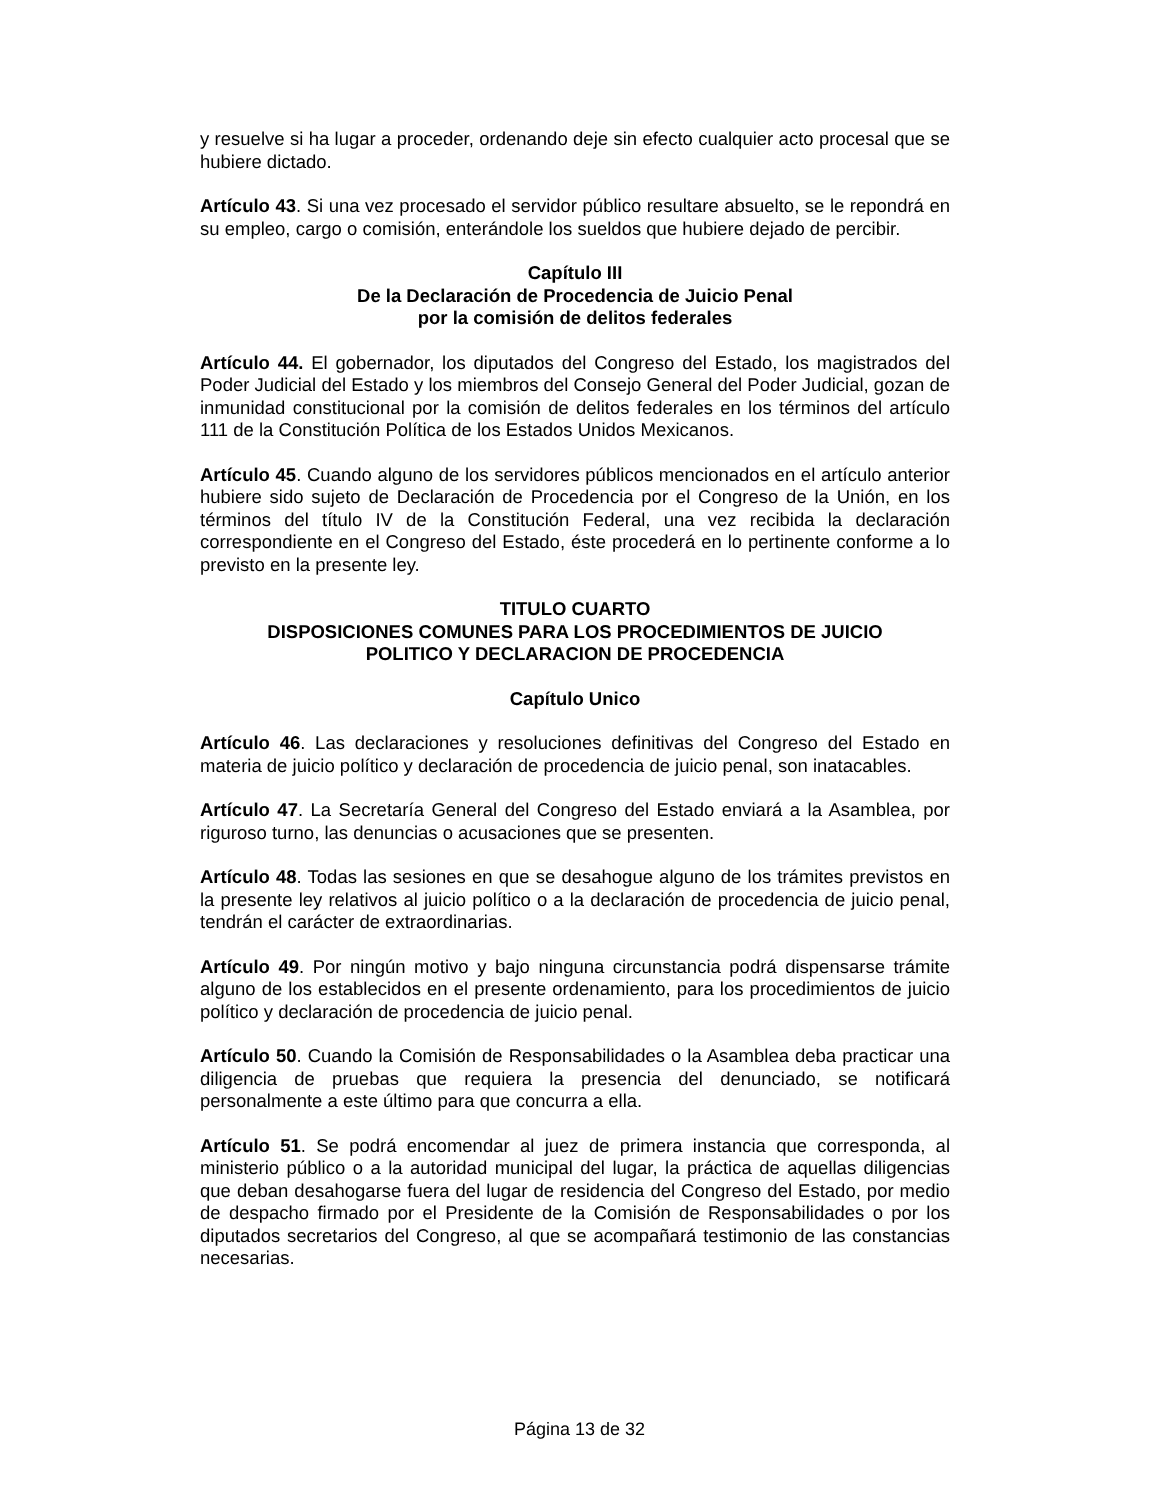y resuelve si ha lugar a proceder, ordenando deje sin efecto cualquier acto procesal que se hubiere dictado.
Artículo 43. Si una vez procesado el servidor público resultare absuelto, se le repondrá en su empleo, cargo o comisión, enterándole los sueldos que hubiere dejado de percibir.
Capítulo III
De la Declaración de Procedencia de Juicio Penal
por la comisión de delitos federales
Artículo 44. El gobernador, los diputados del Congreso del Estado, los magistrados del Poder Judicial del Estado y los miembros del Consejo General del Poder Judicial, gozan de inmunidad constitucional por la comisión de delitos federales en los términos del artículo 111 de la Constitución Política de los Estados Unidos Mexicanos.
Artículo 45. Cuando alguno de los servidores públicos mencionados en el artículo anterior hubiere sido sujeto de Declaración de Procedencia por el Congreso de la Unión, en los términos del título IV de la Constitución Federal, una vez recibida la declaración correspondiente en el Congreso del Estado, éste procederá en lo pertinente conforme a lo previsto en la presente ley.
TITULO CUARTO
DISPOSICIONES COMUNES PARA LOS PROCEDIMIENTOS DE JUICIO
POLITICO Y DECLARACION DE PROCEDENCIA
Capítulo Unico
Artículo 46. Las declaraciones y resoluciones definitivas del Congreso del Estado en materia de juicio político y declaración de procedencia de juicio penal, son inatacables.
Artículo 47. La Secretaría General del Congreso del Estado enviará a la Asamblea, por riguroso turno, las denuncias o acusaciones que se presenten.
Artículo 48. Todas las sesiones en que se desahogue alguno de los trámites previstos en la presente ley relativos al juicio político o a la declaración de procedencia de juicio penal, tendrán el carácter de extraordinarias.
Artículo 49. Por ningún motivo y bajo ninguna circunstancia podrá dispensarse trámite alguno de los establecidos en el presente ordenamiento, para los procedimientos de juicio político y declaración de procedencia de juicio penal.
Artículo 50. Cuando la Comisión de Responsabilidades o la Asamblea deba practicar una diligencia de pruebas que requiera la presencia del denunciado, se notificará personalmente a este último para que concurra a ella.
Artículo 51. Se podrá encomendar al juez de primera instancia que corresponda, al ministerio público o a la autoridad municipal del lugar, la práctica de aquellas diligencias que deban desahogarse fuera del lugar de residencia del Congreso del Estado, por medio de despacho firmado por el Presidente de la Comisión de Responsabilidades o por los diputados secretarios del Congreso, al que se acompañará testimonio de las constancias necesarias.
Página 13 de 32